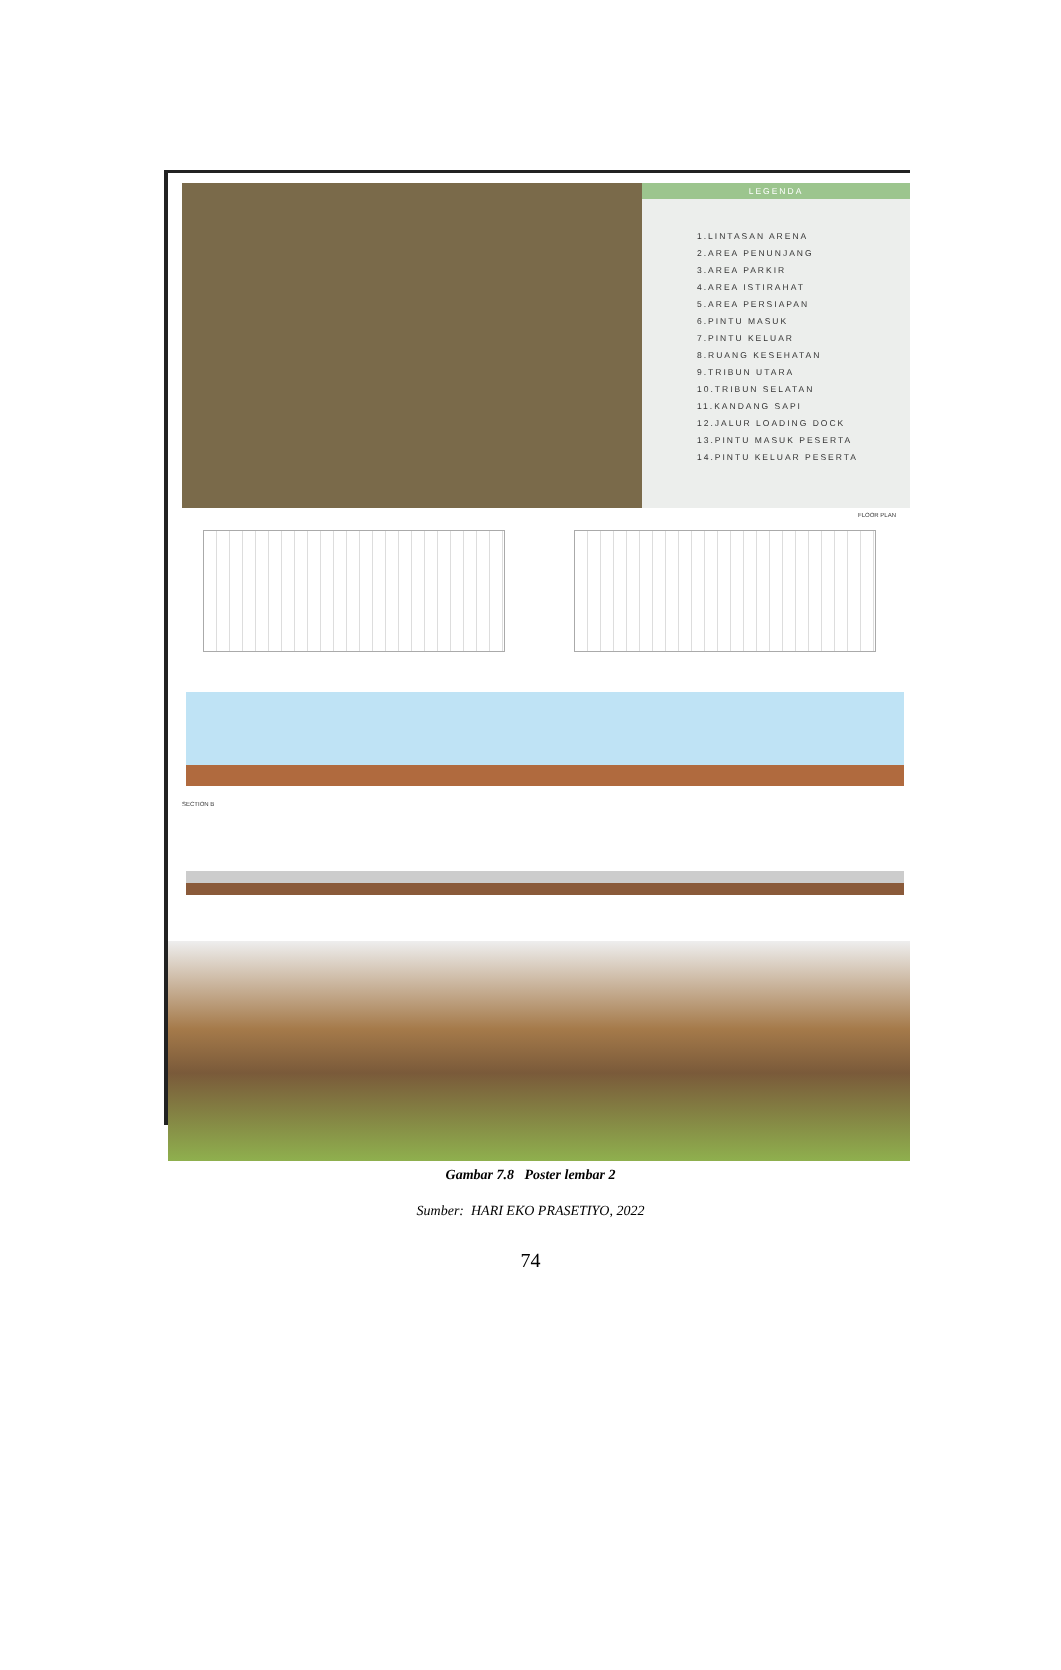LEGENDA
1.LINTASAN ARENA
2.AREA PENUNJANG
3.AREA PARKIR
4.AREA ISTIRAHAT
5.AREA PERSIAPAN
6.PINTU MASUK
7.PINTU KELUAR
8.RUANG KESEHATAN
9.TRIBUN UTARA
10.TRIBUN SELATAN
11.KANDANG SAPI
12.JALUR LOADING DOCK
13.PINTU MASUK PESERTA
14.PINTU KELUAR PESERTA
FLOOR PLAN
SECTION B
Gambar 7.8 Poster lembar 2
Sumber: HARI EKO PRASETIYO, 2022
74